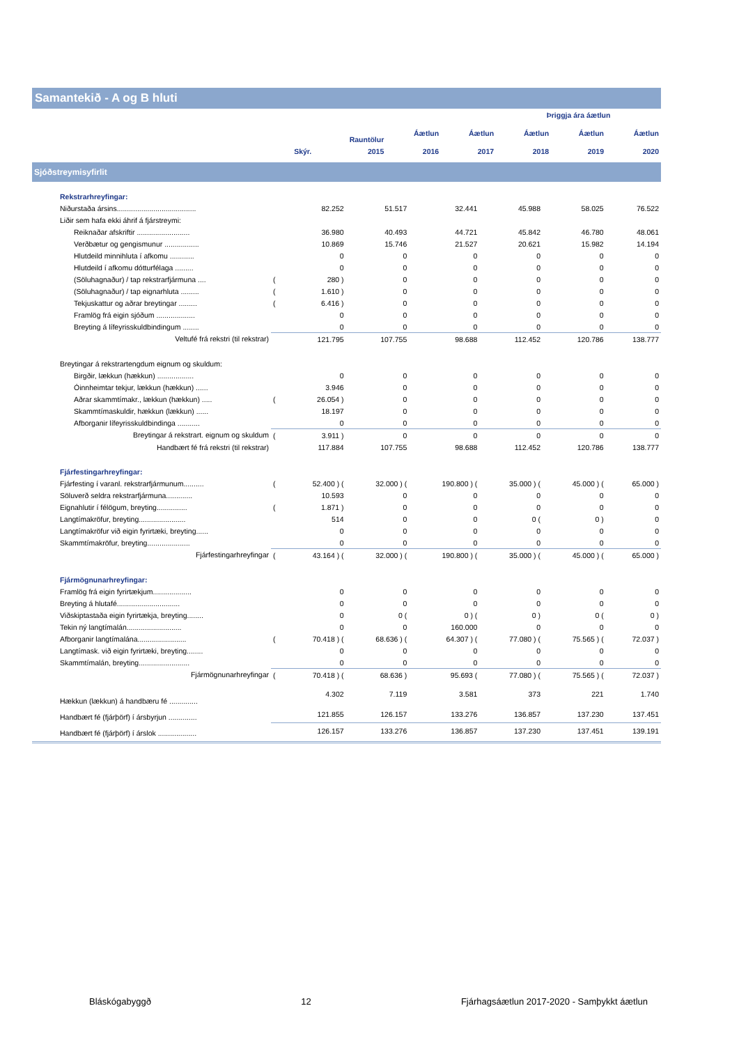Samantekið - A og B hluti
| | | | | | Þriggja ára áætlun | | |
| --- | --- | --- | --- | --- | --- | --- | --- |
| | | Rauntölur | Áætlun | Áætlun | Áætlun | Áætlun | Áætlun |
| | Skýr. | 2015 | 2016 | 2017 | 2018 | 2019 | 2020 |
Sjóðstreymisyfirlit
| Rekstrarhreyfingar: | | | | | | | |
| Niðurstaða ársins....................................... | | 82.252 | 51.517 | 32.441 | 45.988 | 58.025 | 76.522 |
| Liðir sem hafa ekki áhrif á fjárstreymi: | | | | | | | |
| Reiknaðar afskriftir .......................... | | 36.980 | 40.493 | 44.721 | 45.842 | 46.780 | 48.061 |
| Verðbætur og gengismunur ................. | | 10.869 | 15.746 | 21.527 | 20.621 | 15.982 | 14.194 |
| Hlutdeild minnihluta í afkomu ............ | | 0 | 0 | 0 | 0 | 0 | 0 |
| Hlutdeild í afkomu dótturfélaga ......... | | 0 | 0 | 0 | 0 | 0 | 0 |
| (Söluhagnaður) / tap rekstrarfjármuna .... | ( | 280 ) | 0 | 0 | 0 | 0 | 0 |
| (Söluhagnaður) / tap eignarhluta ......... | ( | 1.610 ) | 0 | 0 | 0 | 0 | 0 |
| Tekjuskattur og aðrar breytingar ......... | ( | 6.416 ) | 0 | 0 | 0 | 0 | 0 |
| Framlög frá eigin sjóðum ................... | | 0 | 0 | 0 | 0 | 0 | 0 |
| Breyting á lífeyrisskuldbindingum ........ | | 0 | 0 | 0 | 0 | 0 | 0 |
| Veltufé frá rekstri (til rekstrar) | | 121.795 | 107.755 | 98.688 | 112.452 | 120.786 | 138.777 |
| Breytingar á rekstrartengdum eignum og skuldum: | | | | | | | |
| Birgðir, lækkun (hækkun) .................. | | 0 | 0 | 0 | 0 | 0 | 0 |
| Óinnheimtar tekjur, lækkun (hækkun) ...... | | 3.946 | 0 | 0 | 0 | 0 | 0 |
| Aðrar skammtímakr., lækkun (hækkun) ..... | ( | 26.054 ) | 0 | 0 | 0 | 0 | 0 |
| Skammtímaskuldir, hækkun (lækkun) ...... | | 18.197 | 0 | 0 | 0 | 0 | 0 |
| Afborganir lífeyrisskuldbindinga ........... | | 0 | 0 | 0 | 0 | 0 | 0 |
| Breytingar á rekstrart. eignum og skuldum | ( | 3.911 ) | 0 | 0 | 0 | 0 | 0 |
| Handbært fé frá rekstri (til rekstrar) | | 117.884 | 107.755 | 98.688 | 112.452 | 120.786 | 138.777 |
| Fjárfestingarhreyfingar: | | | | | | | |
| Fjárfesting í varanl. rekstrarfjármunum.......... | ( | 52.400 ) ( | 32.000 ) ( | 190.800 ) ( | 35.000 ) ( | 45.000 ) ( | 65.000 ) |
| Söluverð seldra rekstrarfjármuna............. | | 10.593 | 0 | 0 | 0 | 0 | 0 |
| Eignahlutir í félögum, breyting............... | ( | 1.871 ) | 0 | 0 | 0 | 0 | 0 |
| Langtímakröfur, breyting....................... | | 514 | 0 | 0 | 0 ( | 0 ) | 0 |
| Langtímakröfur við eigin fyrirtæki, breyting...... | | 0 | 0 | 0 | 0 | 0 | 0 |
| Skammtímakröfur, breyting..................... | | 0 | 0 | 0 | 0 | 0 | 0 |
| Fjárfestingarhreyfingar | ( | 43.164 ) ( | 32.000 ) ( | 190.800 ) ( | 35.000 ) ( | 45.000 ) ( | 65.000 ) |
| Fjármögnunarhreyfingar: | | | | | | | |
| Framlög frá eigin fyrirtækjum................... | | 0 | 0 | 0 | 0 | 0 | 0 |
| Breyting á hlutafé............................... | | 0 | 0 | 0 | 0 | 0 | 0 |
| Viðskiptastaða eigin fyrirtækja, breyting........ | | 0 | 0 ( | 0 ) ( | 0 ) | 0 ( | 0 ) |
| Tekin ný langtímalán........................... | | 0 | 0 | 160.000 | 0 | 0 | 0 |
| Afborganir langtímalána........................ | ( | 70.418 ) ( | 68.636 ) ( | 64.307 ) ( | 77.080 ) ( | 75.565 ) ( | 72.037 ) |
| Langtímask. við eigin fyrirtæki, breyting........ | | 0 | 0 | 0 | 0 | 0 | 0 |
| Skammtímalán, breyting......................... | | 0 | 0 | 0 | 0 | 0 | 0 |
| Fjármögnunarhreyfingar | ( | 70.418 ) ( | 68.636 ) | 95.693 ( | 77.080 ) ( | 75.565 ) ( | 72.037 ) |
| Hækkun (lækkun) á handbæru fé .............. | | 4.302 | 7.119 | 3.581 | 373 | 221 | 1.740 |
| Handbært fé (fjárþörf) í ársbyrjun .............. | | 121.855 | 126.157 | 133.276 | 136.857 | 137.230 | 137.451 |
| Handbært fé (fjárþörf) í árslok ................... | | 126.157 | 133.276 | 136.857 | 137.230 | 137.451 | 139.191 |
Bláskógabyggð 12 Fjárhagsáætlun 2017-2020 - Samþykkt áætlun